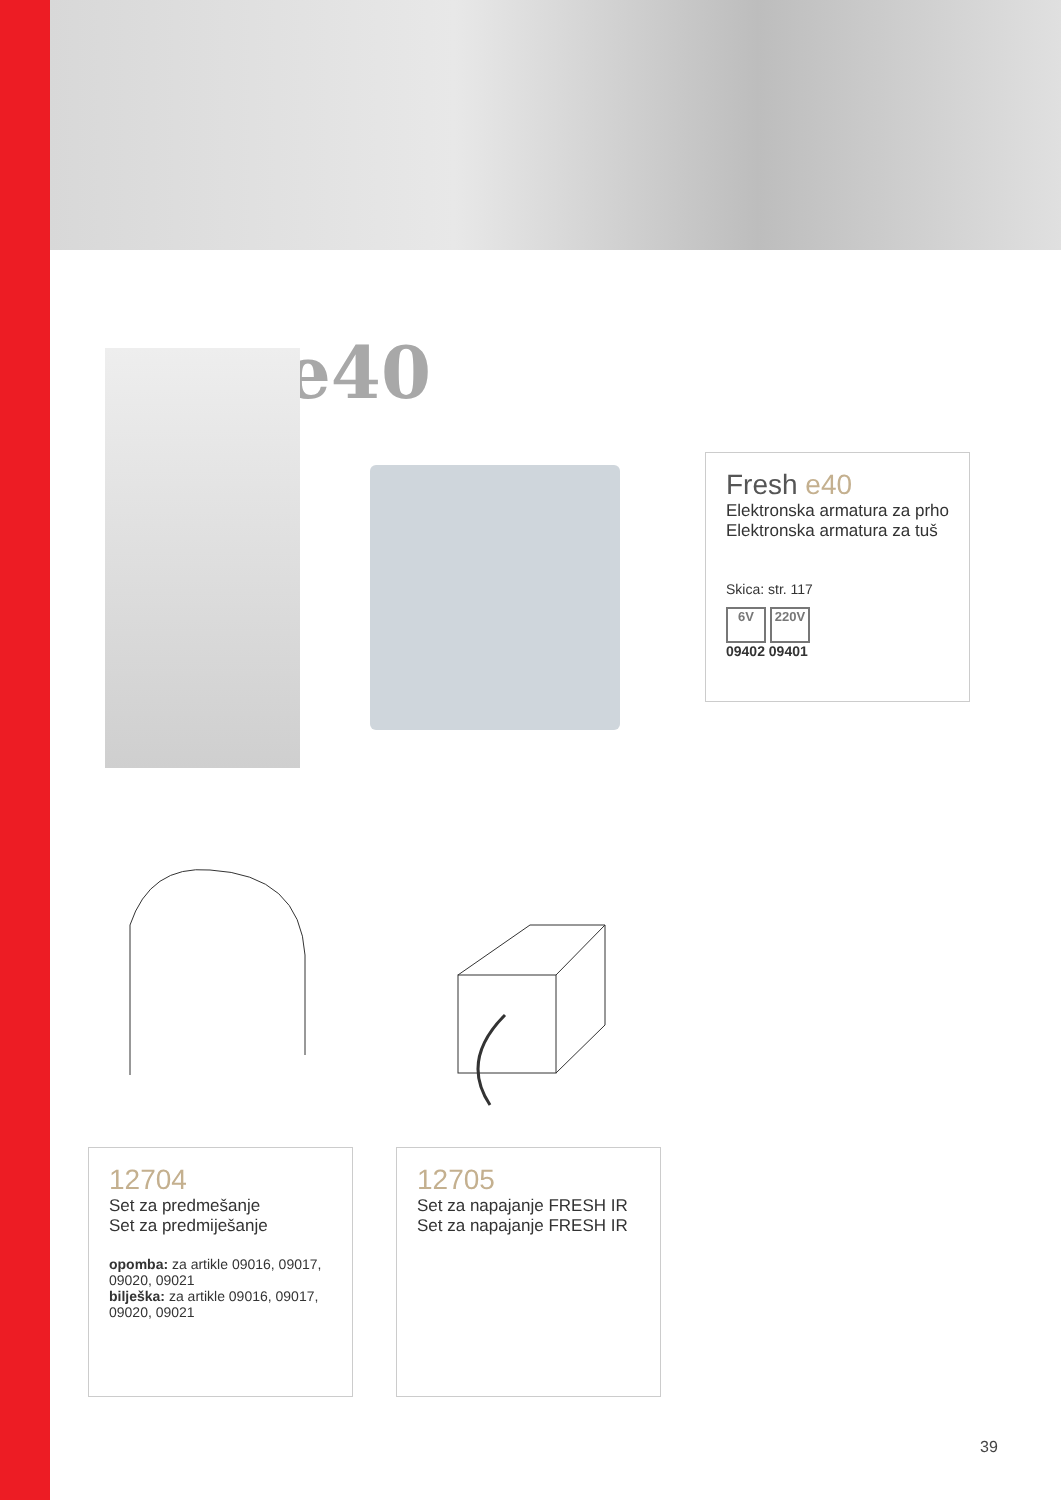e40
Fresh e40
Elektronska armatura za prho
Elektronska armatura za tuš
Skica: str. 117
6V 220V
09402 09401
12704
Set za predmešanje
Set za predmiješanje
opomba: za artikle 09016, 09017, 09020, 09021
bilješka: za artikle 09016, 09017, 09020, 09021
12705
Set za napajanje FRESH IR
Set za napajanje FRESH IR
39